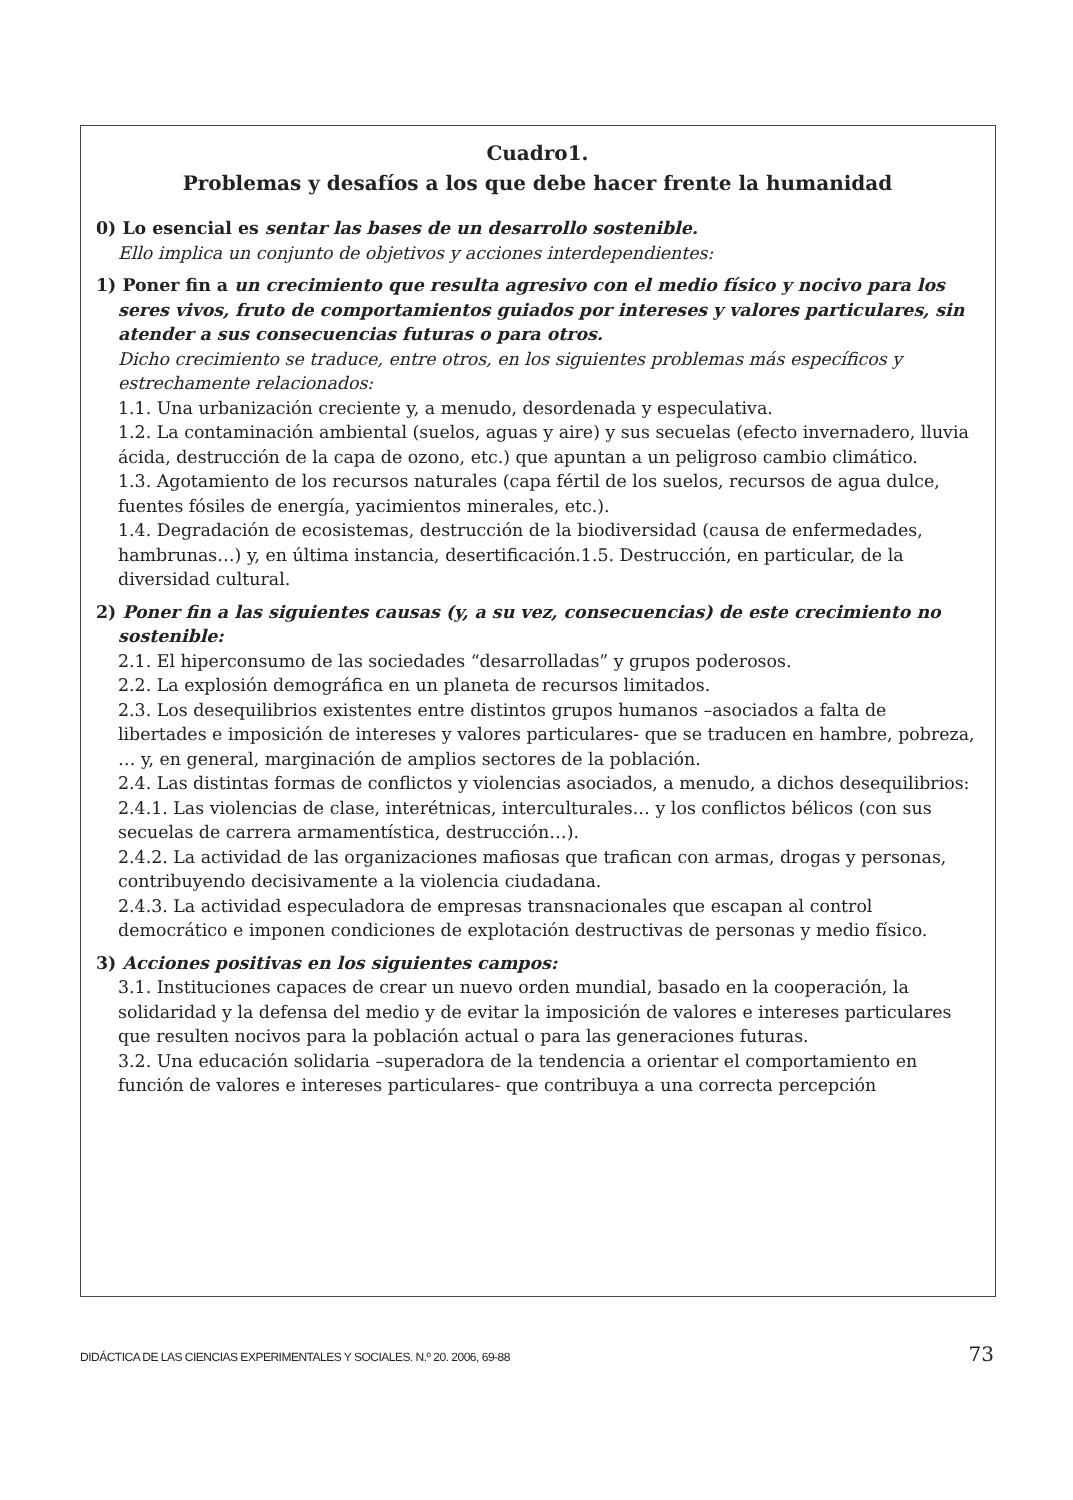Cuadro1.
Problemas y desafíos a los que debe hacer frente la humanidad
0) Lo esencial es sentar las bases de un desarrollo sostenible.
Ello implica un conjunto de objetivos y acciones interdependientes:
1) Poner fin a un crecimiento que resulta agresivo con el medio físico y nocivo para los seres vivos, fruto de comportamientos guiados por intereses y valores particulares, sin atender a sus consecuencias futuras o para otros.
Dicho crecimiento se traduce, entre otros, en los siguientes problemas más específicos y estrechamente relacionados:
1.1. Una urbanización creciente y, a menudo, desordenada y especulativa.
1.2. La contaminación ambiental (suelos, aguas y aire) y sus secuelas (efecto invernadero, lluvia ácida, destrucción de la capa de ozono, etc.) que apuntan a un peligroso cambio climático.
1.3. Agotamiento de los recursos naturales (capa fértil de los suelos, recursos de agua dulce, fuentes fósiles de energía, yacimientos minerales, etc.).
1.4. Degradación de ecosistemas, destrucción de la biodiversidad (causa de enfermedades, hambrunas…) y, en última instancia, desertificación.1.5. Destrucción, en particular, de la diversidad cultural.
2) Poner fin a las siguientes causas (y, a su vez, consecuencias) de este crecimiento no sostenible:
2.1. El hiperconsumo de las sociedades “desarrolladas” y grupos poderosos.
2.2. La explosión demográfica en un planeta de recursos limitados.
2.3. Los desequilibrios existentes entre distintos grupos humanos –asociados a falta de libertades e imposición de intereses y valores particulares- que se traducen en hambre, pobreza, … y, en general, marginación de amplios sectores de la población.
2.4. Las distintas formas de conflictos y violencias asociados, a menudo, a dichos desequilibrios:
2.4.1. Las violencias de clase, interétnicas, interculturales… y los conflictos bélicos (con sus secuelas de carrera armamentística, destrucción…).
2.4.2. La actividad de las organizaciones mafiosas que trafican con armas, drogas y personas, contribuyendo decisivamente a la violencia ciudadana.
2.4.3. La actividad especuladora de empresas transnacionales que escapan al control democrático e imponen condiciones de explotación destructivas de personas y medio físico.
3) Acciones positivas en los siguientes campos:
3.1. Instituciones capaces de crear un nuevo orden mundial, basado en la cooperación, la solidaridad y la defensa del medio y de evitar la imposición de valores e intereses particulares que resulten nocivos para la población actual o para las generaciones futuras.
3.2. Una educación solidaria –superadora de la tendencia a orientar el comportamiento en función de valores e intereses particulares- que contribuya a una correcta percepción
DIDÁCTICA DE LAS CIENCIAS EXPERIMENTALES Y SOCIALES. N.º 20. 2006, 69-88 73